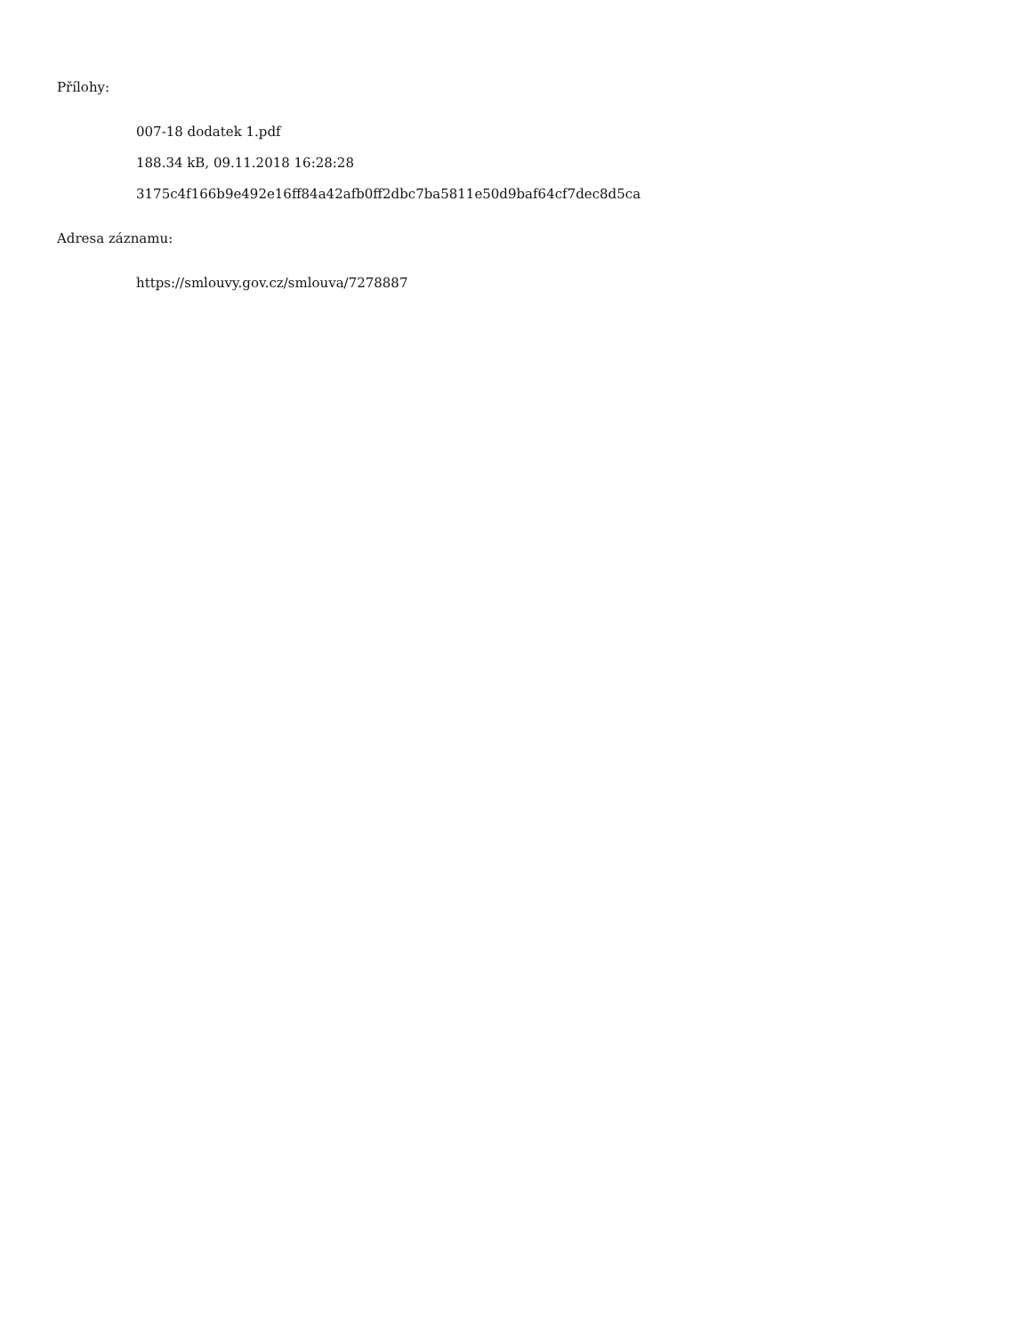Přílohy:
007-18 dodatek 1.pdf
188.34 kB, 09.11.2018 16:28:28
3175c4f166b9e492e16ff84a42afb0ff2dbc7ba5811e50d9baf64cf7dec8d5ca
Adresa záznamu:
https://smlouvy.gov.cz/smlouva/7278887